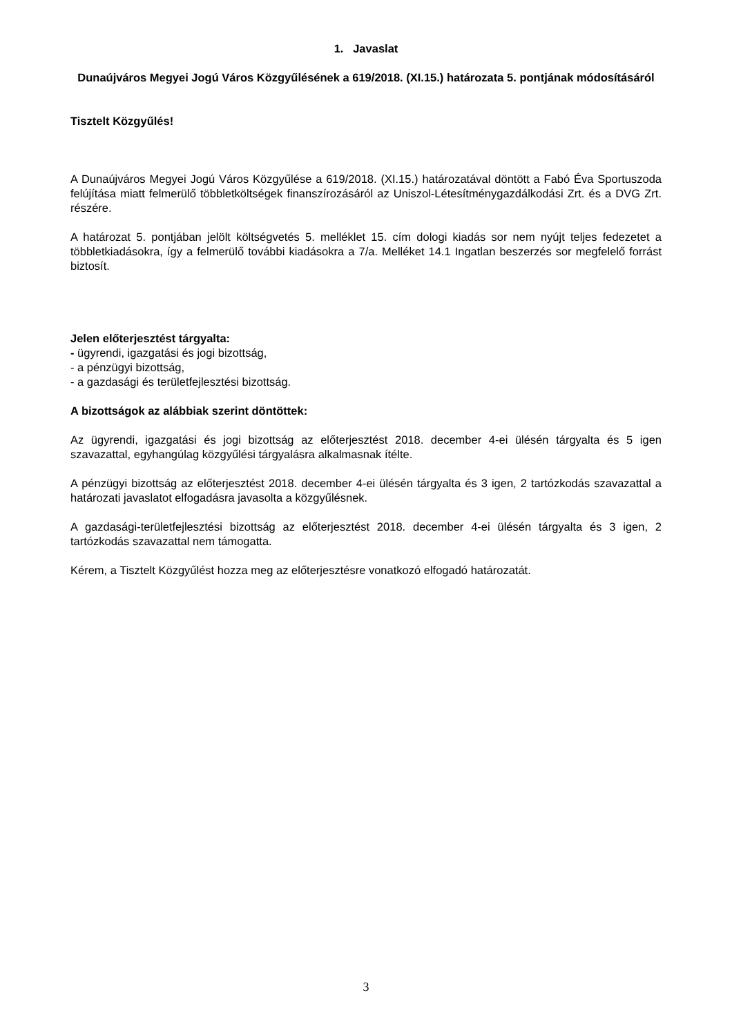1. Javaslat
Dunaújváros Megyei Jogú Város Közgyűlésének a 619/2018. (XI.15.) határozata 5. pontjának módosításáról
Tisztelt Közgyűlés!
A Dunaújváros Megyei Jogú Város Közgyűlése a 619/2018. (XI.15.) határozatával döntött a Fabó Éva Sportuszoda felújítása miatt felmerülő többletköltségek finanszírozásáról az Uniszol-Létesítménygazdálkodási Zrt. és a DVG Zrt. részére.
A határozat 5. pontjában jelölt költségvetés 5. melléklet 15. cím dologi kiadás sor nem nyújt teljes fedezetet a többletkiadásokra, így a felmerülő további kiadásokra a 7/a. Melléket 14.1 Ingatlan beszerzés sor megfelelő forrást biztosít.
Jelen előterjesztést tárgyalta:
- ügyrendi, igazgatási és jogi bizottság,
- a pénzügyi bizottság,
- a gazdasági és területfejlesztési bizottság.
A bizottságok az alábbiak szerint döntöttek:
Az ügyrendi, igazgatási és jogi bizottság az előterjesztést 2018. december 4-ei ülésén tárgyalta és 5 igen szavazattal, egyhangúlag közgyűlési tárgyalásra alkalmasnak ítélte.
A pénzügyi bizottság az előterjesztést 2018. december 4-ei ülésén tárgyalta és 3 igen, 2 tartózkodás szavazattal a határozati javaslatot elfogadásra javasolta a közgyűlésnek.
A gazdasági-területfejlesztési bizottság az előterjesztést 2018. december 4-ei ülésén tárgyalta és 3 igen, 2 tartózkodás szavazattal nem támogatta.
Kérem, a Tisztelt Közgyűlést hozza meg az előterjesztésre vonatkozó elfogadó határozatát.
3